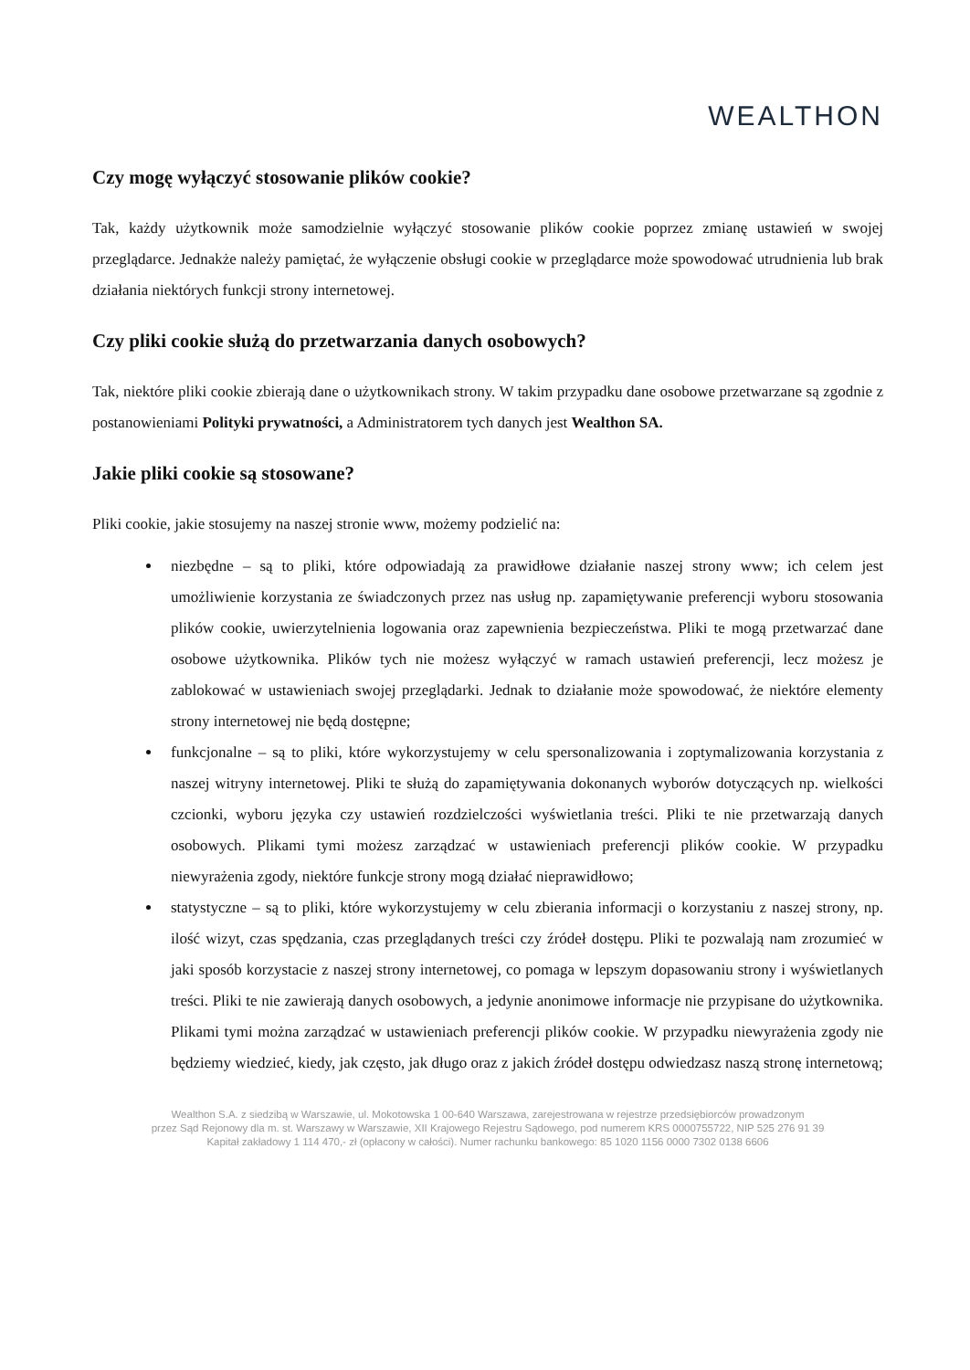WEALTHON
Czy mogę wyłączyć stosowanie plików cookie?
Tak, każdy użytkownik może samodzielnie wyłączyć stosowanie plików cookie poprzez zmianę ustawień w swojej przeglądarce. Jednakże należy pamiętać, że wyłączenie obsługi cookie w przeglądarce może spowodować utrudnienia lub brak działania niektórych funkcji strony internetowej.
Czy pliki cookie służą do przetwarzania danych osobowych?
Tak, niektóre pliki cookie zbierają dane o użytkownikach strony. W takim przypadku dane osobowe przetwarzane są zgodnie z postanowieniami Polityki prywatności, a Administratorem tych danych jest Wealthon SA.
Jakie pliki cookie są stosowane?
Pliki cookie, jakie stosujemy na naszej stronie www, możemy podzielić na:
niezbędne – są to pliki, które odpowiadają za prawidłowe działanie naszej strony www; ich celem jest umożliwienie korzystania ze świadczonych przez nas usług np. zapamiętywanie preferencji wyboru stosowania plików cookie, uwierzytelnienia logowania oraz zapewnienia bezpieczeństwa. Pliki te mogą przetwarzać dane osobowe użytkownika. Plików tych nie możesz wyłączyć w ramach ustawień preferencji, lecz możesz je zablokować w ustawieniach swojej przeglądarki. Jednak to działanie może spowodować, że niektóre elementy strony internetowej nie będą dostępne;
funkcjonalne – są to pliki, które wykorzystujemy w celu spersonalizowania i zoptymalizowania korzystania z naszej witryny internetowej. Pliki te służą do zapamiętywania dokonanych wyborów dotyczących np. wielkości czcionki, wyboru języka czy ustawień rozdzielczości wyświetlania treści. Pliki te nie przetwarzają danych osobowych. Plikami tymi możesz zarządzać w ustawieniach preferencji plików cookie. W przypadku niewyrażenia zgody, niektóre funkcje strony mogą działać nieprawidłowo;
statystyczne – są to pliki, które wykorzystujemy w celu zbierania informacji o korzystaniu z naszej strony, np. ilość wizyt, czas spędzania, czas przeglądanych treści czy źródeł dostępu. Pliki te pozwalają nam zrozumieć w jaki sposób korzystacie z naszej strony internetowej, co pomaga w lepszym dopasowaniu strony i wyświetlanych treści. Pliki te nie zawierają danych osobowych, a jedynie anonimowe informacje nie przypisane do użytkownika. Plikami tymi można zarządzać w ustawieniach preferencji plików cookie. W przypadku niewyrażenia zgody nie będziemy wiedzieć, kiedy, jak często, jak długo oraz z jakich źródeł dostępu odwiedzasz naszą stronę internetową;
Wealthon S.A. z siedzibą w Warszawie, ul. Mokotowska 1 00-640 Warszawa, zarejestrowana w rejestrze przedsiębiorców prowadzonym
przez Sąd Rejonowy dla m. st. Warszawy w Warszawie, XII Krajowego Rejestru Sądowego, pod numerem KRS 0000755722, NIP 525 276 91 39
Kapitał zakładowy 1 114 470,- zł (opłacony w całości). Numer rachunku bankowego: 85 1020 1156 0000 7302 0138 6606